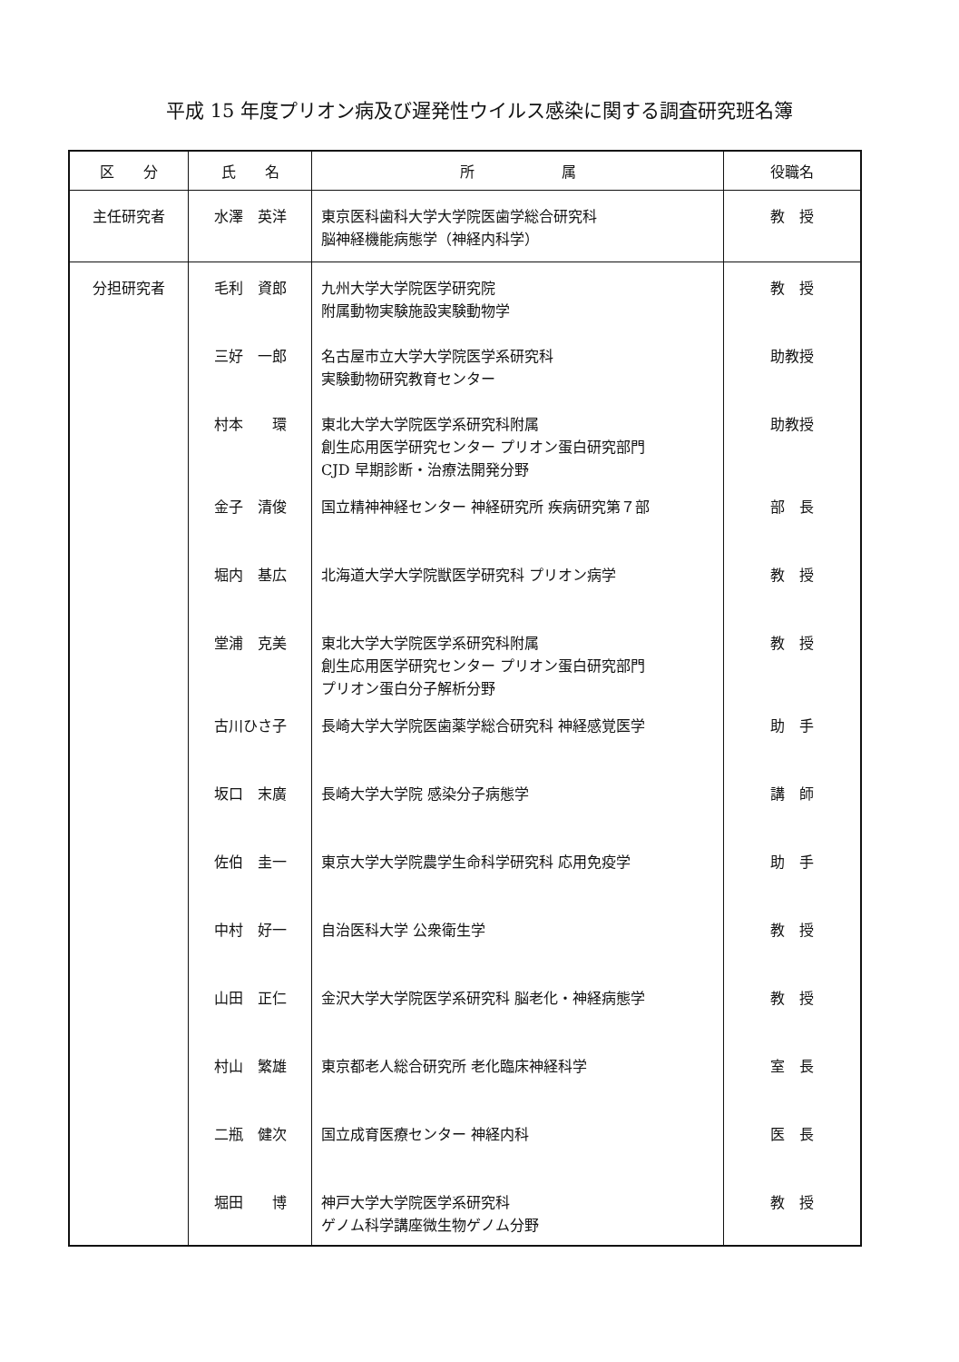平成 15 年度プリオン病及び遅発性ウイルス感染に関する調査研究班名簿
| 区 分 | 氏 名 | 所 属 | 役職名 |
| --- | --- | --- | --- |
| 主任研究者 | 水澤 英洋 | 東京医科歯科大学大学院医歯学総合研究科 脳神経機能病態学（神経内科学） | 教 授 |
| 分担研究者 | 毛利 資郎 | 九州大学大学院医学研究院 附属動物実験施設実験動物学 | 教 授 |
| | 三好 一郎 | 名古屋市立大学大学院医学系研究科 実験動物研究教育センター | 助教授 |
| | 村本 環 | 東北大学大学院医学系研究科附属 創生応用医学研究センター プリオン蛋白研究部門 CJD 早期診断・治療法開発分野 | 助教授 |
| | 金子 清俊 | 国立精神神経センター 神経研究所 疾病研究第７部 | 部 長 |
| | 堀内 基広 | 北海道大学大学院獣医学研究科 プリオン病学 | 教 授 |
| | 堂浦 克美 | 東北大学大学院医学系研究科附属 創生応用医学研究センター プリオン蛋白研究部門 プリオン蛋白分子解析分野 | 教 授 |
| | 古川ひさ子 | 長崎大学大学院医歯薬学総合研究科 神経感覚医学 | 助 手 |
| | 坂口 末廣 | 長崎大学大学院 感染分子病態学 | 講 師 |
| | 佐伯 圭一 | 東京大学大学院農学生命科学研究科 応用免疫学 | 助 手 |
| | 中村 好一 | 自治医科大学 公衆衛生学 | 教 授 |
| | 山田 正仁 | 金沢大学大学院医学系研究科 脳老化・神経病態学 | 教 授 |
| | 村山 繁雄 | 東京都老人総合研究所 老化臨床神経科学 | 室 長 |
| | 二瓶 健次 | 国立成育医療センター 神経内科 | 医 長 |
| | 堀田 博 | 神戸大学大学院医学系研究科 ゲノム科学講座微生物ゲノム分野 | 教 授 |